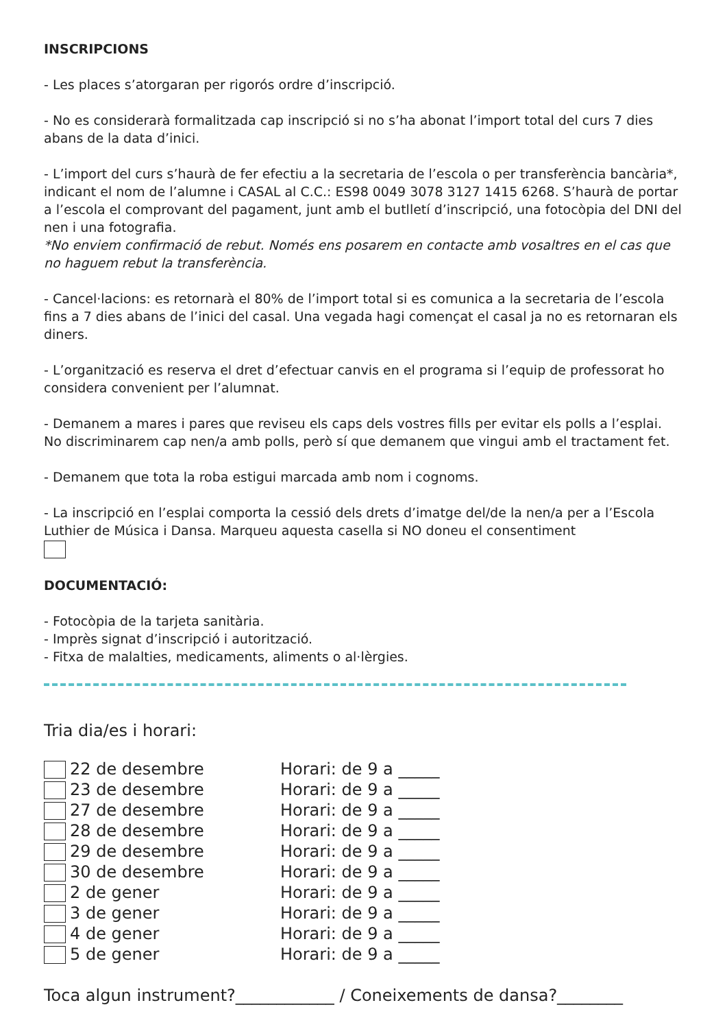INSCRIPCIONS
- Les places s’atorgaran per rigorós ordre d’inscripció.
- No es considerarà formalitzada cap inscripció si no s’ha abonat l’import total del curs 7 dies abans de la data d’inici.
- L’import del curs s’haurà de fer efectiu a la secretaria de l’escola o per transferència bancària*, indicant el nom de l’alumne i CASAL al C.C.: ES98 0049 3078 3127 1415 6268. S’haurà de portar a l’escola el comprovant del pagament, junt amb el butlletí d’inscripció, una fotocòpia del DNI del nen i una fotografia.
*No enviem confirmació de rebut. Només ens posarem en contacte amb vosaltres en el cas que no haguem rebut la transferència.
- Cancel·lacions: es retornarà el 80% de l’import total si es comunica a la secretaria de l’escola fins a 7 dies abans de l’inici del casal. Una vegada hagi començat el casal ja no es retornaran els diners.
- L’organització es reserva el dret d’efectuar canvis en el programa si l’equip de professorat ho considera convenient per l’alumnat.
- Demanem a mares i pares que reviseu els caps dels vostres fills per evitar els polls a l’esplai. No discriminarem cap nen/a amb polls, però sí que demanem que vingui amb el tractament fet.
- Demanem que tota la roba estigui marcada amb nom i cognoms.
- La inscripció en l’esplai comporta la cessió dels drets d’imatge del/de la nen/a per a l’Escola Luthier de Música i Dansa. Marqueu aquesta casella si NO doneu el consentiment
DOCUMENTACIÓ:
- Fotocòpia de la tarjeta sanitària.
- Imprès signat d’inscripció i autorització.
- Fitxa de malalties, medicaments, aliments o al·lèrgies.
Tria dia/es i horari:
22 de desembre Horari: de 9 a _____
23 de desembre Horari: de 9 a _____
27 de desembre Horari: de 9 a _____
28 de desembre Horari: de 9 a _____
29 de desembre Horari: de 9 a _____
30 de desembre Horari: de 9 a _____
2 de gener Horari: de 9 a _____
3 de gener Horari: de 9 a _____
4 de gener Horari: de 9 a _____
5 de gener Horari: de 9 a _____
Toca algun instrument?____________ / Coneixements de dansa?________